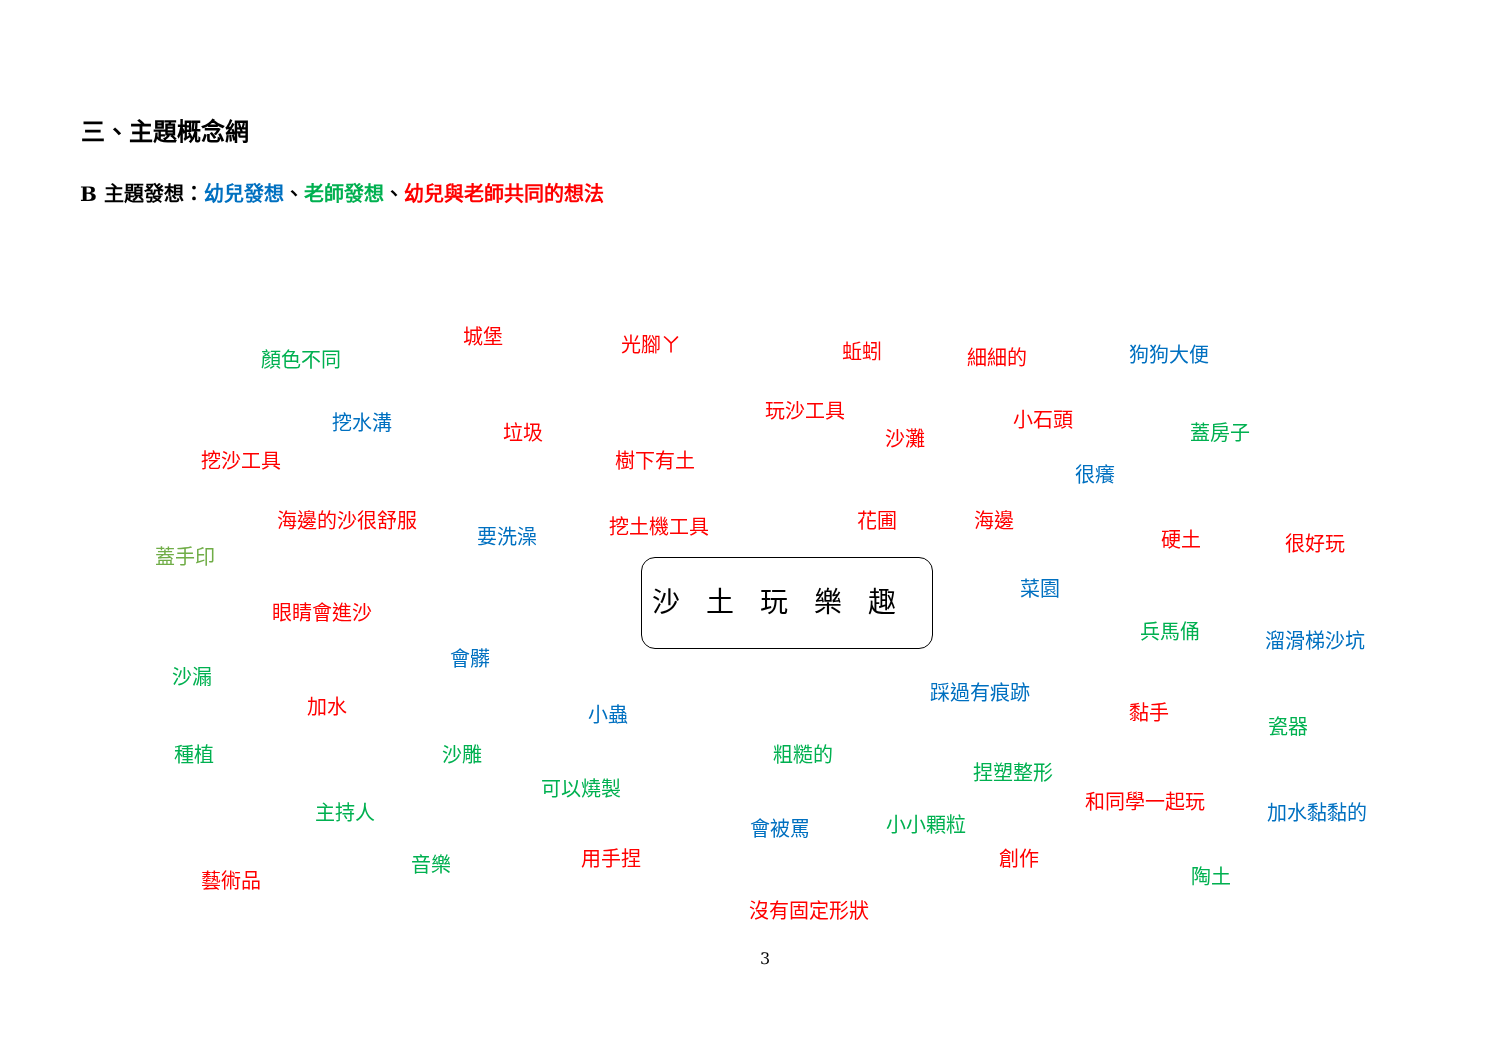三、主題概念網
B 主題發想：幼兒發想、老師發想、幼兒與老師共同的想法
城堡
光腳ㄚ
蚯蚓
狗狗大便
細細的
顏色不同
玩沙工具
小石頭
挖水溝
垃圾
蓋房子
沙灘
挖沙工具
樹下有土
很癢
海邊的沙很舒服
花圃
海邊
挖土機工具
要洗澡
硬土
很好玩
蓋手印
沙土玩樂趣
菜園
眼睛會進沙
兵馬俑
溜滑梯沙坑
會髒
沙漏
踩過有痕跡
加水
黏手
小蟲
瓷器
種植
沙雕
粗糙的
捏塑整形
可以燒製
和同學一起玩
主持人
加水黏黏的
小小顆粒
會被罵
創作
用手捏
音樂
陶土
藝術品
沒有固定形狀
3